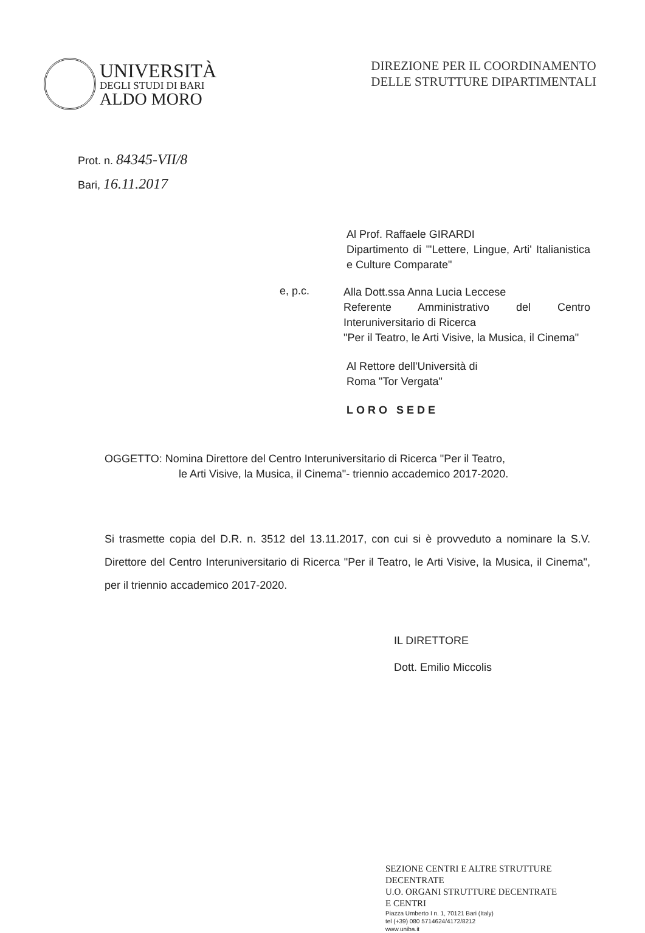UNIVERSITÀ
DEGLI STUDI DI BARI
ALDO MORO
DIREZIONE PER IL COORDINAMENTO
DELLE STRUTTURE DIPARTIMENTALI
Prot. n. 84345-VII/8
Bari, 16.11.2017
Al Prof. Raffaele GIRARDI
Dipartimento di "'Lettere, Lingue, Arti' Italianistica e Culture Comparate"
e, p.c.
Alla Dott.ssa Anna Lucia Leccese
Referente Amministrativo del Centro Interuniversitario di Ricerca
"Per il Teatro, le Arti Visive, la Musica, il Cinema"
Al Rettore dell'Università di
Roma "Tor Vergata"
LORO SEDE
OGGETTO: Nomina Direttore del Centro Interuniversitario di Ricerca "Per il Teatro,
le Arti Visive, la Musica, il Cinema"- triennio accademico 2017-2020.
Si trasmette copia del D.R. n. 3512 del 13.11.2017, con cui si è provveduto a nominare la S.V. Direttore del Centro Interuniversitario di Ricerca "Per il Teatro, le Arti Visive, la Musica, il Cinema", per il triennio accademico 2017-2020.
IL DIRETTORE
Dott. Emilio Miccolis
SEZIONE CENTRI E ALTRE STRUTTURE
DECENTRATE
U.O. ORGANI STRUTTURE DECENTRATE
E CENTRI
Piazza Umberto I n. 1, 70121 Bari (Italy)
tel (+39) 080 5714624/4172/8212
www.uniba.it